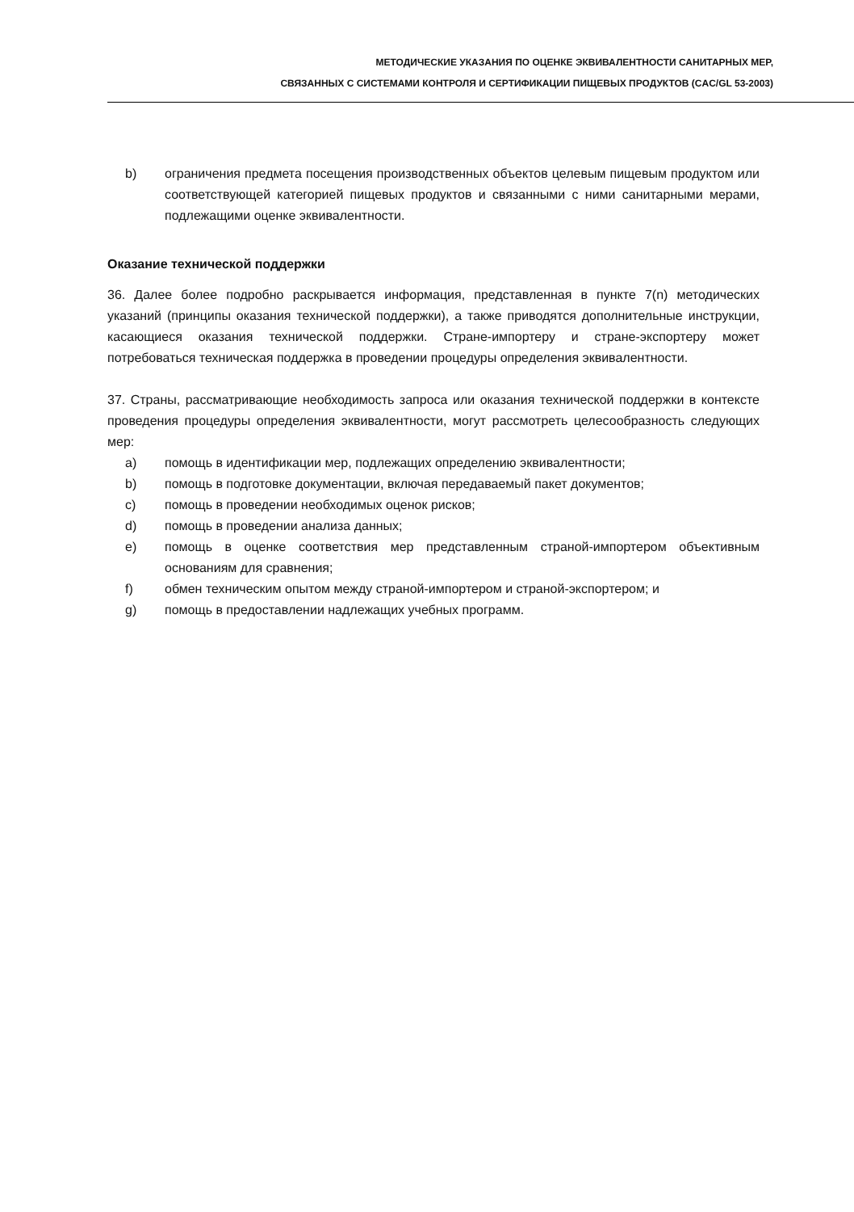МЕТОДИЧЕСКИЕ УКАЗАНИЯ ПО ОЦЕНКЕ ЭКВИВАЛЕНТНОСТИ САНИТАРНЫХ МЕР,
СВЯЗАННЫХ С СИСТЕМАМИ КОНТРОЛЯ И СЕРТИФИКАЦИИ ПИЩЕВЫХ ПРОДУКТОВ (CAC/GL 53-2003)
b) ограничения предмета посещения производственных объектов целевым пищевым продуктом или соответствующей категорией пищевых продуктов и связанными с ними санитарными мерами, подлежащими оценке эквивалентности.
Оказание технической поддержки
36. Далее более подробно раскрывается информация, представленная в пункте 7(n) методических указаний (принципы оказания технической поддержки), а также приводятся дополнительные инструкции, касающиеся оказания технической поддержки. Стране-импортеру и стране-экспортеру может потребоваться техническая поддержка в проведении процедуры определения эквивалентности.
37. Страны, рассматривающие необходимость запроса или оказания технической поддержки в контексте проведения процедуры определения эквивалентности, могут рассмотреть целесообразность следующих мер:
a) помощь в идентификации мер, подлежащих определению эквивалентности;
b) помощь в подготовке документации, включая передаваемый пакет документов;
c) помощь в проведении необходимых оценок рисков;
d) помощь в проведении анализа данных;
e) помощь в оценке соответствия мер представленным страной-импортером объективным основаниям для сравнения;
f) обмен техническим опытом между страной-импортером и страной-экспортером; и
g) помощь в предоставлении надлежащих учебных программ.